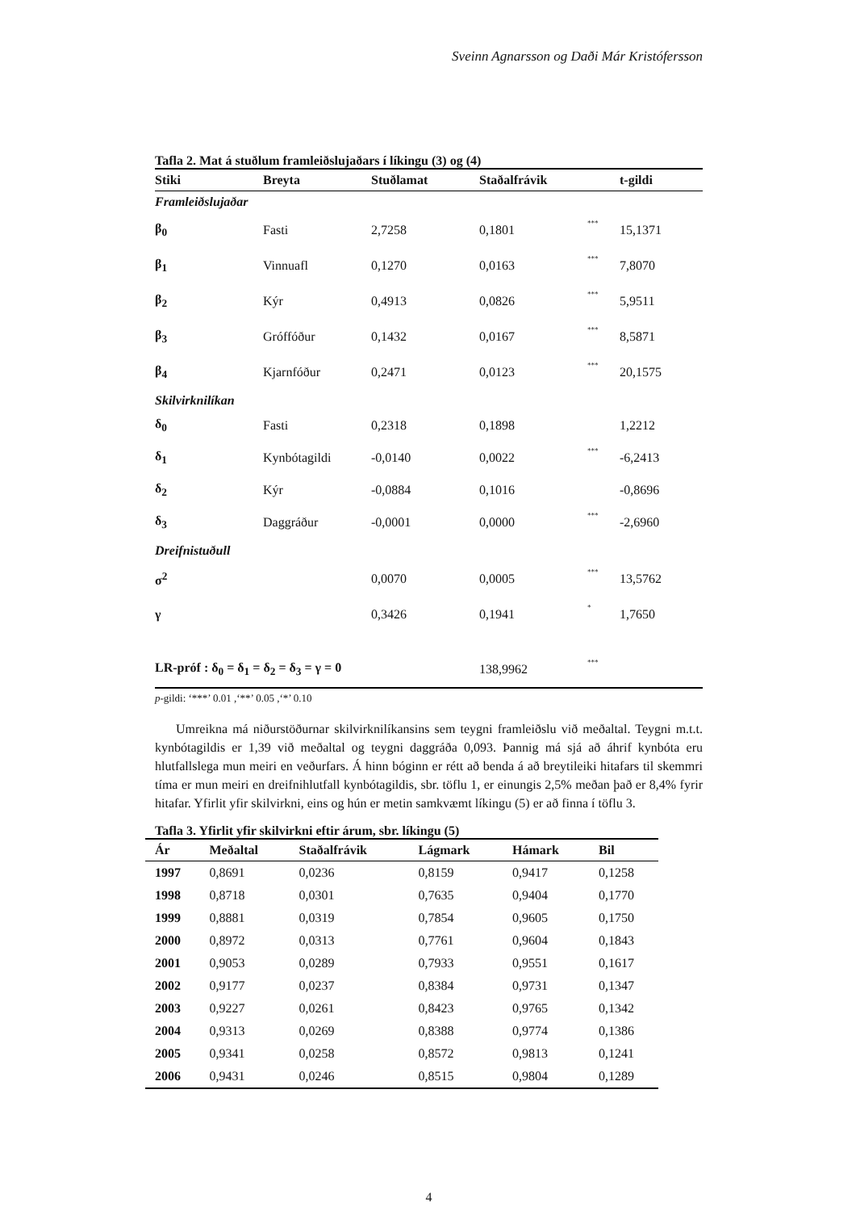Sveinn Agnarsson og Daði Már Kristófersson
Tafla 2. Mat á stuðlum framleiðslujaðars í líkingu (3) og (4)
| Stiki | Breyta | Stuðlamat | Staðalfrávik | | t-gildi |
| --- | --- | --- | --- | --- | --- |
| Framleiðslujaðar | | | | | |
| β<sub>0</sub> | Fasti | 2,7258 | 0,1801 | *** | 15,1371 |
| β<sub>1</sub> | Vinnuafl | 0,1270 | 0,0163 | *** | 7,8070 |
| β<sub>2</sub> | Kýr | 0,4913 | 0,0826 | *** | 5,9511 |
| β<sub>3</sub> | Gróffóður | 0,1432 | 0,0167 | *** | 8,5871 |
| β<sub>4</sub> | Kjarnfóður | 0,2471 | 0,0123 | *** | 20,1575 |
| Skilvirknilíkan | | | | | |
| δ<sub>0</sub> | Fasti | 0,2318 | 0,1898 | | 1,2212 |
| δ<sub>1</sub> | Kynbótagildi | -0,0140 | 0,0022 | *** | -6,2413 |
| δ<sub>2</sub> | Kýr | -0,0884 | 0,1016 | | -0,8696 |
| δ<sub>3</sub> | Daggráður | -0,0001 | 0,0000 | *** | -2,6960 |
| Dreifnistuðull | | | | | |
| σ<sup>2</sup> | | 0,0070 | 0,0005 | *** | 13,5762 |
| γ | | 0,3426 | 0,1941 | * | 1,7650 |
| LR-próf : δ<sub>0</sub> = δ<sub>1</sub> = δ<sub>2</sub> = δ<sub>3</sub> = γ = 0 | | | 138,9962 | *** | |
p-gildi: ‘***’ 0.01 ,‘**’ 0.05 ,‘*’ 0.10
Umreikna má niðurstöðurnar skilvirknilíkansins sem teygni framleiðslu við meðaltal. Teygni m.t.t. kynbótagildis er 1,39 við meðaltal og teygni daggráða 0,093. Þannig má sjá að áhrif kynbóta eru hlutfallslega mun meiri en veðurfars. Á hinn bóginn er rétt að benda á að breytileiki hitafars til skemmri tíma er mun meiri en dreifnihlutfall kynbótagildis, sbr. töflu 1, er einungis 2,5% meðan það er 8,4% fyrir hitafar. Yfirlit yfir skilvirkni, eins og hún er metin samkvæmt líkingu (5) er að finna í töflu 3.
Tafla 3. Yfirlit yfir skilvirkni eftir árum, sbr. líkingu (5)
| Ár | Meðaltal | Staðalfrávik | Lágmark | Hámark | Bil |
| --- | --- | --- | --- | --- | --- |
| 1997 | 0,8691 | 0,0236 | 0,8159 | 0,9417 | 0,1258 |
| 1998 | 0,8718 | 0,0301 | 0,7635 | 0,9404 | 0,1770 |
| 1999 | 0,8881 | 0,0319 | 0,7854 | 0,9605 | 0,1750 |
| 2000 | 0,8972 | 0,0313 | 0,7761 | 0,9604 | 0,1843 |
| 2001 | 0,9053 | 0,0289 | 0,7933 | 0,9551 | 0,1617 |
| 2002 | 0,9177 | 0,0237 | 0,8384 | 0,9731 | 0,1347 |
| 2003 | 0,9227 | 0,0261 | 0,8423 | 0,9765 | 0,1342 |
| 2004 | 0,9313 | 0,0269 | 0,8388 | 0,9774 | 0,1386 |
| 2005 | 0,9341 | 0,0258 | 0,8572 | 0,9813 | 0,1241 |
| 2006 | 0,9431 | 0,0246 | 0,8515 | 0,9804 | 0,1289 |
4